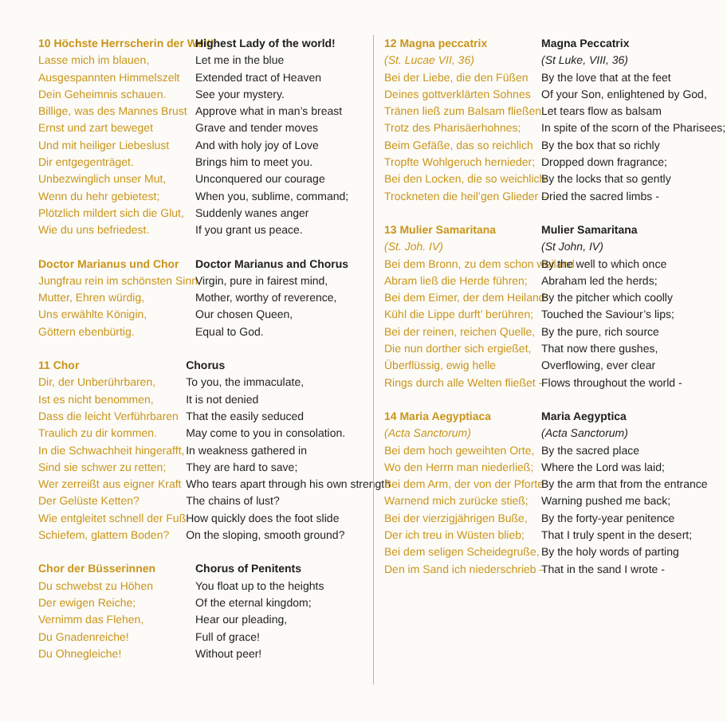10 Höchste Herrscherin der Welt!
Lasse mich im blauen,
Ausgespannten Himmelszelt
Dein Geheimnis schauen.
Billige, was des Mannes Brust
Ernst und zart beweget
Und mit heiliger Liebeslust
Dir entgegenträget.
Unbezwinglich unser Mut,
Wenn du hehr gebietest;
Plötzlich mildert sich die Glut,
Wie du uns befriedest.
Highest Lady of the world!
Let me in the blue
Extended tract of Heaven
See your mystery.
Approve what in man’s breast
Grave and tender moves
And with holy joy of Love
Brings him to meet you.
Unconquered our courage
When you, sublime, command;
Suddenly wanes anger
If you grant us peace.
Doctor Marianus und Chor
Jungfrau rein im schönsten Sinn,
Mutter, Ehren würdig,
Uns erwählte Königin,
Göttern ebenbürtig.
Doctor Marianus and Chorus
Virgin, pure in fairest mind,
Mother, worthy of reverence,
Our chosen Queen,
Equal to God.
11 Chor
Dir, der Unberührbaren,
Ist es nicht benommen,
Dass die leicht Verführbaren
Traulich zu dir kommen.
In die Schwachheit hingerafft,
Sind sie schwer zu retten;
Wer zerreißt aus eigner Kraft
Der Gelüste Ketten?
Wie entgleitet schnell der Fuß
Schiefem, glattem Boden?
Chorus
To you, the immaculate,
It is not denied
That the easily seduced
May come to you in consolation.
In weakness gathered in
They are hard to save;
Who tears apart through his own strength
The chains of lust?
How quickly does the foot slide
On the sloping, smooth ground?
Chor der Büsserinnen
Du schwebst zu Höhen
Der ewigen Reiche;
Vernimm das Flehen,
Du Gnadenreiche!
Du Ohnegleiche!
Chorus of Penitents
You float up to the heights
Of the eternal kingdom;
Hear our pleading,
Full of grace!
Without peer!
12 Magna peccatrix
(St. Lucae VII, 36)
Bei der Liebe, die den Füßen
Deines gottverklärten Sohnes
Tränen ließ zum Balsam fließen
Trotz des Pharisäerhohnes;
Beim Gefäße, das so reichlich
Tropfte Wohlgeruch hernieder;
Bei den Locken, die so weichlich
Trockneten die heil’gen Glieder –
Magna Peccatrix
(St Luke, VIII, 36)
By the love that at the feet
Of your Son, enlightened by God,
Let tears flow as balsam
In spite of the scorn of the Pharisees;
By the box that so richly
Dropped down fragrance;
By the locks that so gently
Dried the sacred limbs -
13 Mulier Samaritana
(St. Joh. IV)
Bei dem Bronn, zu dem schon weiland
Abram ließ die Herde führen;
Bei dem Eimer, der dem Heiland
Kühl die Lippe durft’ berühren;
Bei der reinen, reichen Quelle,
Die nun dorther sich ergießet,
Überflüssig, ewig helle
Rings durch alle Welten fließet -
Mulier Samaritana
(St John, IV)
By the well to which once
Abraham led the herds;
By the pitcher which coolly
Touched the Saviour’s lips;
By the pure, rich source
That now there gushes,
Overflowing, ever clear
Flows throughout the world -
14 Maria Aegyptiaca
(Acta Sanctorum)
Bei dem hoch geweihten Orte,
Wo den Herrn man niederließ;
Bei dem Arm, der von der Pforte
Warnend mich zurücke stieß;
Bei der vierzigjährigen Buße,
Der ich treu in Wüsten blieb;
Bei dem seligen Scheidegruße,
Den im Sand ich niederschrieb –
Maria Aegyptica
(Acta Sanctorum)
By the sacred place
Where the Lord was laid;
By the arm that from the entrance
Warning pushed me back;
By the forty-year penitence
That I truly spent in the desert;
By the holy words of parting
That in the sand I wrote -